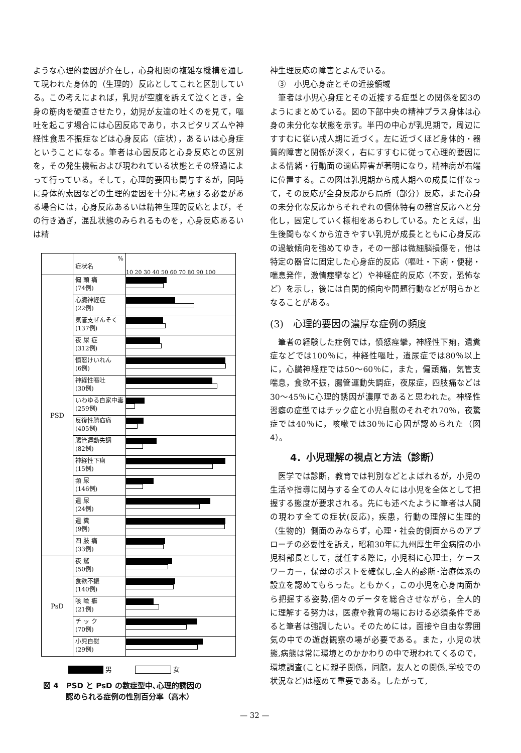ような心理的要因が介在し，心身相関の複雑な機構を通して現われた身体的（生理的）反応としてこれと区別している。この考えによれば，乳児が空腹を訴えて泣くとき，全身の筋肉を硬直させたり，幼児が友達の吐くのを見て，嘔吐を起こす場合には心因反応であり，ホスピタリズムや神経性食思不振症などは心身反応（症状），あるいは心身症ということになる。筆者は心因反応と心身反応との区別を，その発生機転および現われている状態とその経過によって行っている。そして，心理的要因も関与するが，同時に身体的素因などの生理的要因を十分に考慮する必要がある場合には，心身反応あるいは精神生理的反応とよび，その行き過ぎ，混乱状態のみられるものを，心身反応あるいは精
%
症状名
10 20 30 40 50 60 70 80 90 100
PSD
偏 頭 痛
(74例)
心臓神経症
(22例)
気管支ぜんそく
(137例)
夜 尿 症
(312例)
憤怒けいれん
(6例)
神経性嘔吐
(30例)
いわゆる自家中毒
(259例)
反復性臍疝痛
(405例)
腸管運動失調
(82例)
神経性下痢
(15例)
頻 尿
(146例)
遺 尿
(24例)
遺 糞
(9例)
四 肢 痛
(33例)
PsD
夜 驚
(50例)
食欲不振
(140例)
咳 嗽 癖
(21例)
チ ッ ク
(70例)
小児自慰
(29例)
男 女
図 4　PSD と PsD の数症型中､心理的誘因の
　　　認められる症例の性別百分率（高木）
神生理反応の障害とよんでいる。
　③　小児心身症とその近接領域
　筆者は小児心身症とその近接する症型との関係を図3のようにまとめている。図の下部中央の精神プラス身体は心身の未分化な状態を示す。半円の中心が乳児期で，周辺にすすむに従い成人期に近づく。左に近づくほど身体的・器質的障害と関係が深く，右にすすむに従って心理的要因による情緒・行動面の適応障害が著明になり，精神病が右端に位置する。この図は乳児期から成人期への成長に伴なって，その反応が全身反応から局所（部分）反応，また心身の未分化な反応からそれぞれの個体特有の器官反応へと分化し，固定していく様相をあらわしている。たとえば，出生後間もなくから泣きやすい乳児が成長とともに心身反応の過敏傾向を強めてゆき，その一部は微細脳損傷を，他は特定の器官に固定した心身症的反応（嘔吐・下痢・便秘・喘息発作，激情痙攣など）や神経症的反応（不安，恐怖など）を示し，後には自閉的傾向や問題行動などが明らかとなることがある。
(3)　心理的要因の濃厚な症例の頻度
　筆者の経験した症例では，憤怒痙攣，神経性下痢，遺糞症などでは100％に，神経性嘔吐，遺尿症では80％以上に，心臓神経症では50～60％に，また，偏頭痛，気管支喘息，食欲不振，腸管運動失調症，夜尿症，四肢痛などは30～45％に心理的誘因が濃厚であると思われた。神経性習癖の症型ではチック症と小児自慰のそれぞれ70％，夜驚症では40％に，咳嗽では30％に心因が認められた（図 4）。
4．小児理解の視点と方法（診断）
　医学では診断，教育では判別などとよばれるが，小児の生活や指導に関与する全ての人々には小児を全体として把握する態度が要求される。先にも述べたように筆者は人間の現わす全ての症状(反応)，疾患，行動の理解に生理的（生物的）側面のみならず，心理・社会的側面からのアプローチの必要性を訴え，昭和30年に九州厚生年金病院の小児科部長として，就任する際に，小児科に心理士，ケースワーカー，保母のポストを確保し,全人的診断･治療体系の設立を認めてもらった。ともかく，この小児を心身両面から把握する姿勢,個々のデータを総合させながら，全人的に理解する努力は，医療や教育の場における必須条件であると筆者は強調したい。そのためには，面接や自由な雰囲気の中での遊戯観察の場が必要である。また，小児の状態,病態は常に環境とのかかわりの中で現われてくるので，環境調査(ことに親子関係，同胞，友人との関係,学校での状況など)は極めて重要である。したがって,
— 32 —